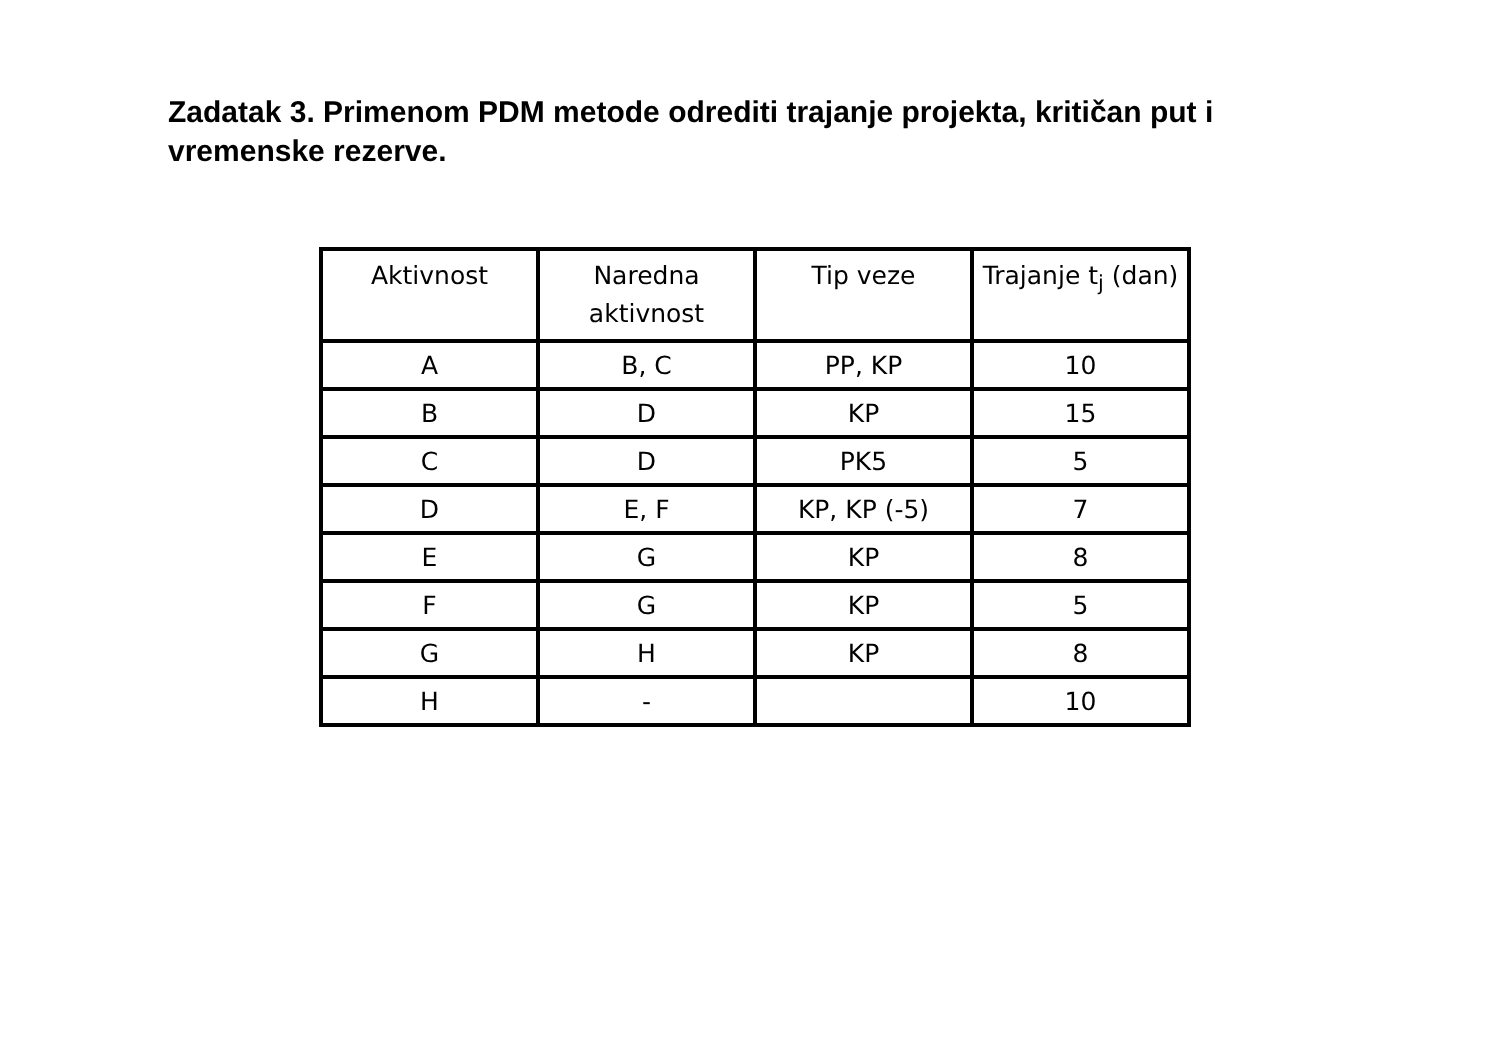Zadatak 3. Primenom PDM metode odrediti trajanje projekta, kritičan put i vremenske rezerve.
| Aktivnost | Naredna aktivnost | Tip veze | Trajanje t<sub>j</sub> (dan) |
| --- | --- | --- | --- |
| A | B, C | PP, KP | 10 |
| B | D | KP | 15 |
| C | D | PK5 | 5 |
| D | E, F | KP, KP (-5) | 7 |
| E | G | KP | 8 |
| F | G | KP | 5 |
| G | H | KP | 8 |
| H | - | | 10 |